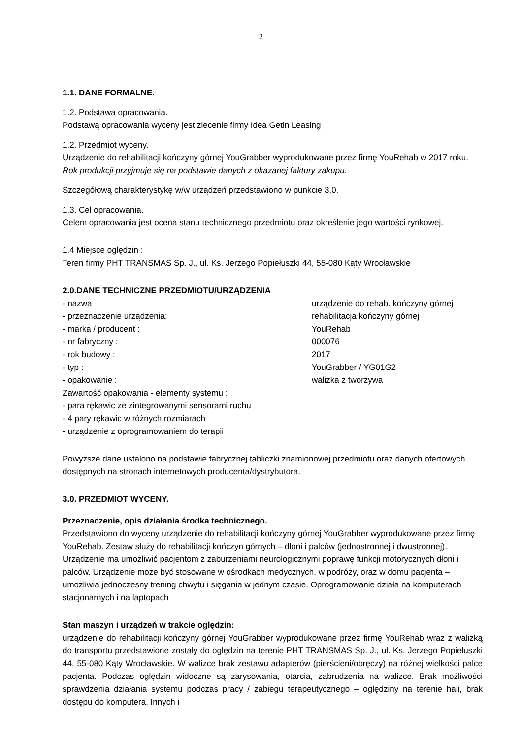2
1.1. DANE FORMALNE.
1.2. Podstawa opracowania.
Podstawą opracowania wyceny jest zlecenie firmy Idea Getin Leasing
1.2. Przedmiot wyceny.
Urządzenie do rehabilitacji kończyny górnej YouGrabber wyprodukowane przez firmę YouRehab w 2017 roku. Rok produkcji przyjmuje się na podstawie danych z okazanej faktury zakupu.
Szczegółową charakterystykę w/w urządzeń przedstawiono w punkcie 3.0.
1.3. Cel opracowania.
Celem opracowania jest ocena stanu technicznego przedmiotu oraz określenie jego wartości rynkowej.
1.4 Miejsce oględzin :
Teren firmy PHT TRANSMAS Sp. J., ul. Ks. Jerzego Popiełuszki 44, 55-080 Kąty Wrocławskie
2.0.DANE TECHNICZNE PRZEDMIOTU/URZĄDZENIA
- nazwa urządzenie do rehab. kończyny górnej
- przeznaczenie urządzenia: rehabilitacja kończyny górnej
- marka / producent : YouRehab
- nr fabryczny : 000076
- rok budowy : 2017
- typ : YouGrabber / YG01G2
- opakowanie : walizka z tworzywa
Zawartość opakowania - elementy systemu :
- para rękawic ze zintegrowanymi sensorami ruchu
- 4 pary rękawic w różnych rozmiarach
- urządzenie z oprogramowaniem do terapii
Powyższe dane ustalono na podstawie fabrycznej tabliczki znamionowej przedmiotu oraz danych ofertowych dostępnych na stronach internetowych producenta/dystrybutora.
3.0. PRZEDMIOT WYCENY.
Przeznaczenie, opis działania środka technicznego.
Przedstawiono do wyceny urządzenie do rehabilitacji kończyny górnej YouGrabber wyprodukowane przez firmę YouRehab. Zestaw służy do rehabilitacji kończyn górnych – dłoni i palców (jednostronnej i dwustronnej). Urządzenie ma umożliwić pacjentom z zaburzeniami neurologicznymi poprawę funkcji motorycznych dłoni i palców. Urządzenie może być stosowane w ośrodkach medycznych, w podróży, oraz w domu pacjenta – umożliwia jednoczesny trening chwytu i sięgania w jednym czasie. Oprogramowanie działa na komputerach stacjonarnych i na laptopach
Stan maszyn i urządzeń w trakcie oględzin:
urządzenie do rehabilitacji kończyny górnej YouGrabber wyprodukowane przez firmę YouRehab wraz z walizką do transportu przedstawione zostały do oględzin na terenie PHT TRANSMAS Sp. J., ul. Ks. Jerzego Popiełuszki 44, 55-080 Kąty Wrocławskie. W walizce brak zestawu adapterów (pierścieni/obręczy) na różnej wielkości palce pacjenta. Podczas oględzin widoczne są zarysowania, otarcia, zabrudzenia na walizce. Brak możliwości sprawdzenia działania systemu podczas pracy / zabiegu terapeutycznego – oględziny na terenie hali, brak dostępu do komputera. Innych i